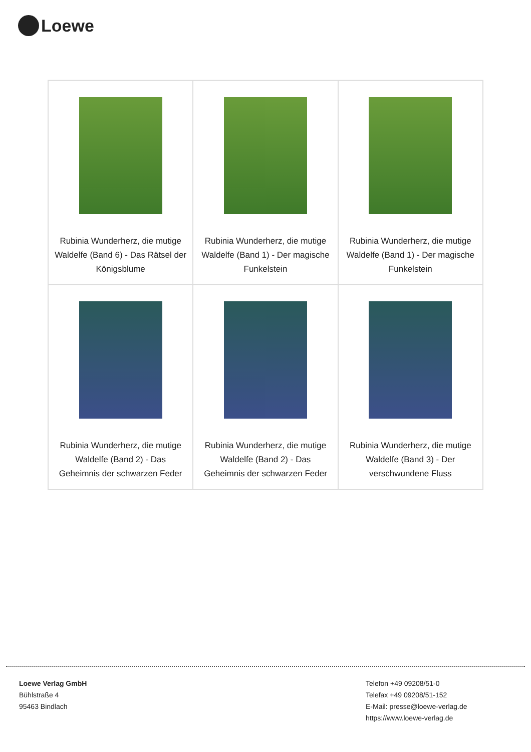Loewe
| Rubinia Wunderherz, die mutige Waldelfe (Band 6) - Das Rätsel der Königsblume | Rubinia Wunderherz, die mutige Waldelfe (Band 1) - Der magische Funkelstein | Rubinia Wunderherz, die mutige Waldelfe (Band 1) - Der magische Funkelstein |
| Rubinia Wunderherz, die mutige Waldelfe (Band 2) - Das Geheimnis der schwarzen Feder | Rubinia Wunderherz, die mutige Waldelfe (Band 2) - Das Geheimnis der schwarzen Feder | Rubinia Wunderherz, die mutige Waldelfe (Band 3) - Der verschwundene Fluss |
Loewe Verlag GmbH
Bühlstraße 4
95463 Bindlach
Telefon +49 09208/51-0
Telefax +49 09208/51-152
E-Mail: presse@loewe-verlag.de
https://www.loewe-verlag.de